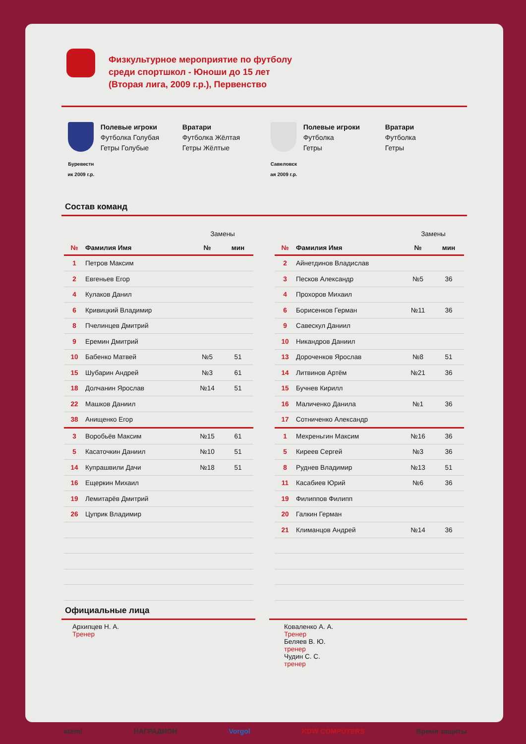Физкультурное мероприятие по футболу
среди спортшкол - Юноши до 15 лет
(Вторая лига, 2009 г.р.), Первенство
Буревестн
ик 2009 г.р.
Полевые игроки
Футболка Голубая
Гетры Голубые
Вратари
Футболка Жёлтая
Гетры Жёлтые
Савеловск
ая 2009 г.р.
Полевые игроки
Футболка
Гетры
Вратари
Футболка
Гетры
Состав команд
| | | Замены | |
| № | Фамилия Имя | № | мин |
| 1 | Петров Максим | | |
| 2 | Евгеньев Егор | | |
| 4 | Кулаков Данил | | |
| 6 | Кривицкий Владимир | | |
| 8 | Пчелинцев Дмитрий | | |
| 9 | Еремин Дмитрий | | |
| 10 | Бабенко Матвей | №5 | 51 |
| 15 | Шубарин Андрей | №3 | 61 |
| 18 | Долчанин Ярослав | №14 | 51 |
| 22 | Машков Даниил | | |
| 38 | Анищенко Егор | | |
| 3 | Воробьёв Максим | №15 | 61 |
| 5 | Касаточкин Даниил | №10 | 51 |
| 14 | Купрашвили Дачи | №18 | 51 |
| 16 | Ещеркин Михаил | | |
| 19 | Лемитарёв Дмитрий | | |
| 26 | Цуприк Владимир | | |
| | | Замены | |
| № | Фамилия Имя | № | мин |
| 2 | Айнетдинов Владислав | | |
| 3 | Песков Александр | №5 | 36 |
| 4 | Прохоров Михаил | | |
| 6 | Борисенков Герман | №11 | 36 |
| 9 | Савескул Даниил | | |
| 10 | Никандров Даниил | | |
| 13 | Дороченков Ярослав | №8 | 51 |
| 14 | Литвинов Артём | №21 | 36 |
| 15 | Бучнев Кирилл | | |
| 16 | Маличенко Данила | №1 | 36 |
| 17 | Сотниченко Александр | | |
| 1 | Мехреньгин Максим | №16 | 36 |
| 5 | Киреев Сергей | №3 | 36 |
| 8 | Руднев Владимир | №13 | 51 |
| 11 | Касабиев Юрий | №6 | 36 |
| 19 | Филиппов Филипп | | |
| 20 | Галкин Герман | | |
| 21 | Климанцов Андрей | №14 | 36 |
Официальные лица
Архипцев Н. А.
Тренер
Коваленко А. А.
Тренер
Беляев В. Ю.
тренер
Чудин С. С.
тренер
atemi НАГРАДИОН Vorgol KDW COMPUTERS Время защиты